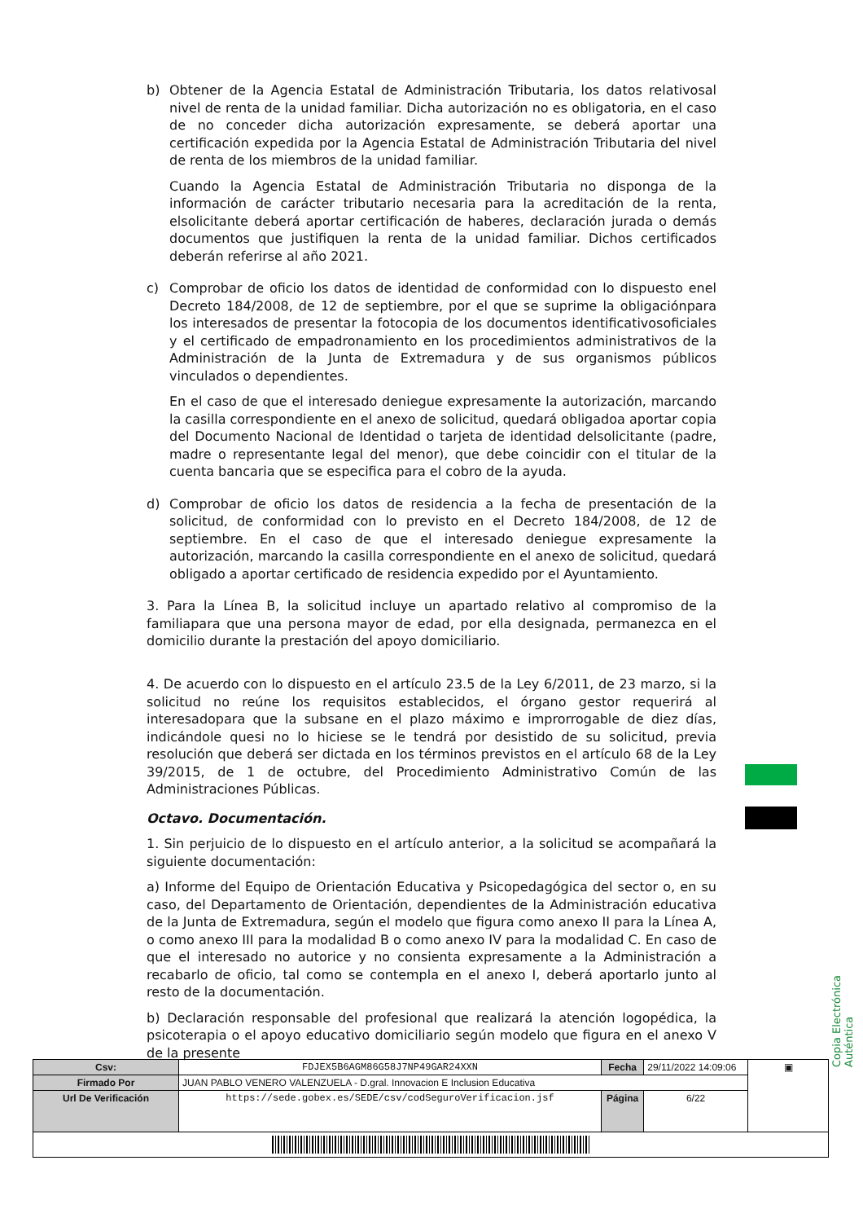b) Obtener de la Agencia Estatal de Administración Tributaria, los datos relativosal nivel de renta de la unidad familiar. Dicha autorización no es obligatoria, en el caso de no conceder dicha autorización expresamente, se deberá aportar una certificación expedida por la Agencia Estatal de Administración Tributaria del nivel de renta de los miembros de la unidad familiar.
Cuando la Agencia Estatal de Administración Tributaria no disponga de la información de carácter tributario necesaria para la acreditación de la renta, elsolicitante deberá aportar certificación de haberes, declaración jurada o demás documentos que justifiquen la renta de la unidad familiar. Dichos certificados deberán referirse al año 2021.
c) Comprobar de oficio los datos de identidad de conformidad con lo dispuesto enel Decreto 184/2008, de 12 de septiembre, por el que se suprime la obligaciónpara los interesados de presentar la fotocopia de los documentos identificativosoficiales y el certificado de empadronamiento en los procedimientos administrativos de la Administración de la Junta de Extremadura y de sus organismos públicos vinculados o dependientes.
En el caso de que el interesado deniegue expresamente la autorización, marcando la casilla correspondiente en el anexo de solicitud, quedará obligadoa aportar copia del Documento Nacional de Identidad o tarjeta de identidad delsolicitante (padre, madre o representante legal del menor), que debe coincidir con el titular de la cuenta bancaria que se especifica para el cobro de la ayuda.
d) Comprobar de oficio los datos de residencia a la fecha de presentación de la solicitud, de conformidad con lo previsto en el Decreto 184/2008, de 12 de septiembre. En el caso de que el interesado deniegue expresamente la autorización, marcando la casilla correspondiente en el anexo de solicitud, quedará obligado a aportar certificado de residencia expedido por el Ayuntamiento.
3. Para la Línea B, la solicitud incluye un apartado relativo al compromiso de la familiapara que una persona mayor de edad, por ella designada, permanezca en el domicilio durante la prestación del apoyo domiciliario.
4. De acuerdo con lo dispuesto en el artículo 23.5 de la Ley 6/2011, de 23 marzo, si la solicitud no reúne los requisitos establecidos, el órgano gestor requerirá al interesadopara que la subsane en el plazo máximo e improrrogable de diez días, indicándole quesi no lo hiciese se le tendrá por desistido de su solicitud, previa resolución que deberá ser dictada en los términos previstos en el artículo 68 de la Ley 39/2015, de 1 de octubre, del Procedimiento Administrativo Común de las Administraciones Públicas.
Octavo. Documentación.
1. Sin perjuicio de lo dispuesto en el artículo anterior, a la solicitud se acompañará la siguiente documentación:
a) Informe del Equipo de Orientación Educativa y Psicopedagógica del sector o, en su caso, del Departamento de Orientación, dependientes de la Administración educativa de la Junta de Extremadura, según el modelo que figura como anexo II para la Línea A, o como anexo III para la modalidad B o como anexo IV para la modalidad C. En caso de que el interesado no autorice y no consienta expresamente a la Administración a recabarlo de oficio, tal como se contempla en el anexo I, deberá aportarlo junto al resto de la documentación.
b) Declaración responsable del profesional que realizará la atención logopédica, la psicoterapia o el apoyo educativo domiciliario según modelo que figura en el anexo V de la presente
Copia Electrónica Auténtica
| Csv: | FDJEX5B6AGM86G58J7NP49GAR24XXN | Fecha | 29/11/2022 14:09:06 | ▣ |
| Firmado Por | JUAN PABLO VENERO VALENZUELA - D.gral. Innovacion E Inclusion Educativa | | | |
| Url De Verificación | https://sede.gobex.es/SEDE/csv/codSeguroVerificacion.jsf | Página | 6/22 | |